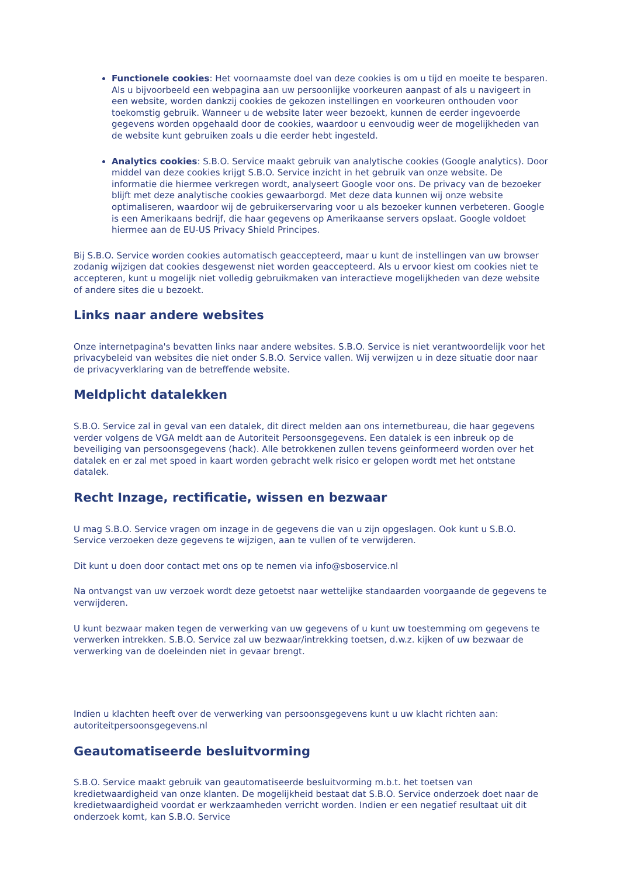Functionele cookies: Het voornaamste doel van deze cookies is om u tijd en moeite te besparen. Als u bijvoorbeeld een webpagina aan uw persoonlijke voorkeuren aanpast of als u navigeert in een website, worden dankzij cookies de gekozen instellingen en voorkeuren onthouden voor toekomstig gebruik. Wanneer u de website later weer bezoekt, kunnen de eerder ingevoerde gegevens worden opgehaald door de cookies, waardoor u eenvoudig weer de mogelijkheden van de website kunt gebruiken zoals u die eerder hebt ingesteld.
Analytics cookies: S.B.O. Service maakt gebruik van analytische cookies (Google analytics). Door middel van deze cookies krijgt S.B.O. Service inzicht in het gebruik van onze website. De informatie die hiermee verkregen wordt, analyseert Google voor ons. De privacy van de bezoeker blijft met deze analytische cookies gewaarborgd. Met deze data kunnen wij onze website optimaliseren, waardoor wij de gebruikerservaring voor u als bezoeker kunnen verbeteren. Google is een Amerikaans bedrijf, die haar gegevens op Amerikaanse servers opslaat. Google voldoet hiermee aan de EU-US Privacy Shield Principes.
Bij S.B.O. Service worden cookies automatisch geaccepteerd, maar u kunt de instellingen van uw browser zodanig wijzigen dat cookies desgewenst niet worden geaccepteerd. Als u ervoor kiest om cookies niet te accepteren, kunt u mogelijk niet volledig gebruikmaken van interactieve mogelijkheden van deze website of andere sites die u bezoekt.
Links naar andere websites
Onze internetpagina's bevatten links naar andere websites. S.B.O. Service is niet verantwoordelijk voor het privacybeleid van websites die niet onder S.B.O. Service vallen. Wij verwijzen u in deze situatie door naar de privacyverklaring van de betreffende website.
Meldplicht datalekken
S.B.O. Service zal in geval van een datalek, dit direct melden aan ons internetbureau, die haar gegevens verder volgens de VGA meldt aan de Autoriteit Persoonsgegevens. Een datalek is een inbreuk op de beveiliging van persoonsgegevens (hack). Alle betrokkenen zullen tevens geïnformeerd worden over het datalek en er zal met spoed in kaart worden gebracht welk risico er gelopen wordt met het ontstane datalek.
Recht Inzage, rectificatie, wissen en bezwaar
U mag S.B.O. Service vragen om inzage in de gegevens die van u zijn opgeslagen. Ook kunt u S.B.O. Service verzoeken deze gegevens te wijzigen, aan te vullen of te verwijderen.
Dit kunt u doen door contact met ons op te nemen via info@sboservice.nl
Na ontvangst van uw verzoek wordt deze getoetst naar wettelijke standaarden voorgaande de gegevens te verwijderen.
U kunt bezwaar maken tegen de verwerking van uw gegevens of u kunt uw toestemming om gegevens te verwerken intrekken. S.B.O. Service zal uw bezwaar/intrekking toetsen, d.w.z. kijken of uw bezwaar de verwerking van de doeleinden niet in gevaar brengt.
Indien u klachten heeft over de verwerking van persoonsgegevens kunt u uw klacht richten aan:
autoriteitpersoonsgegevens.nl
Geautomatiseerde besluitvorming
S.B.O. Service maakt gebruik van geautomatiseerde besluitvorming m.b.t. het toetsen van kredietwaardigheid van onze klanten. De mogelijkheid bestaat dat S.B.O. Service onderzoek doet naar de kredietwaardigheid voordat er werkzaamheden verricht worden. Indien er een negatief resultaat uit dit onderzoek komt, kan S.B.O. Service